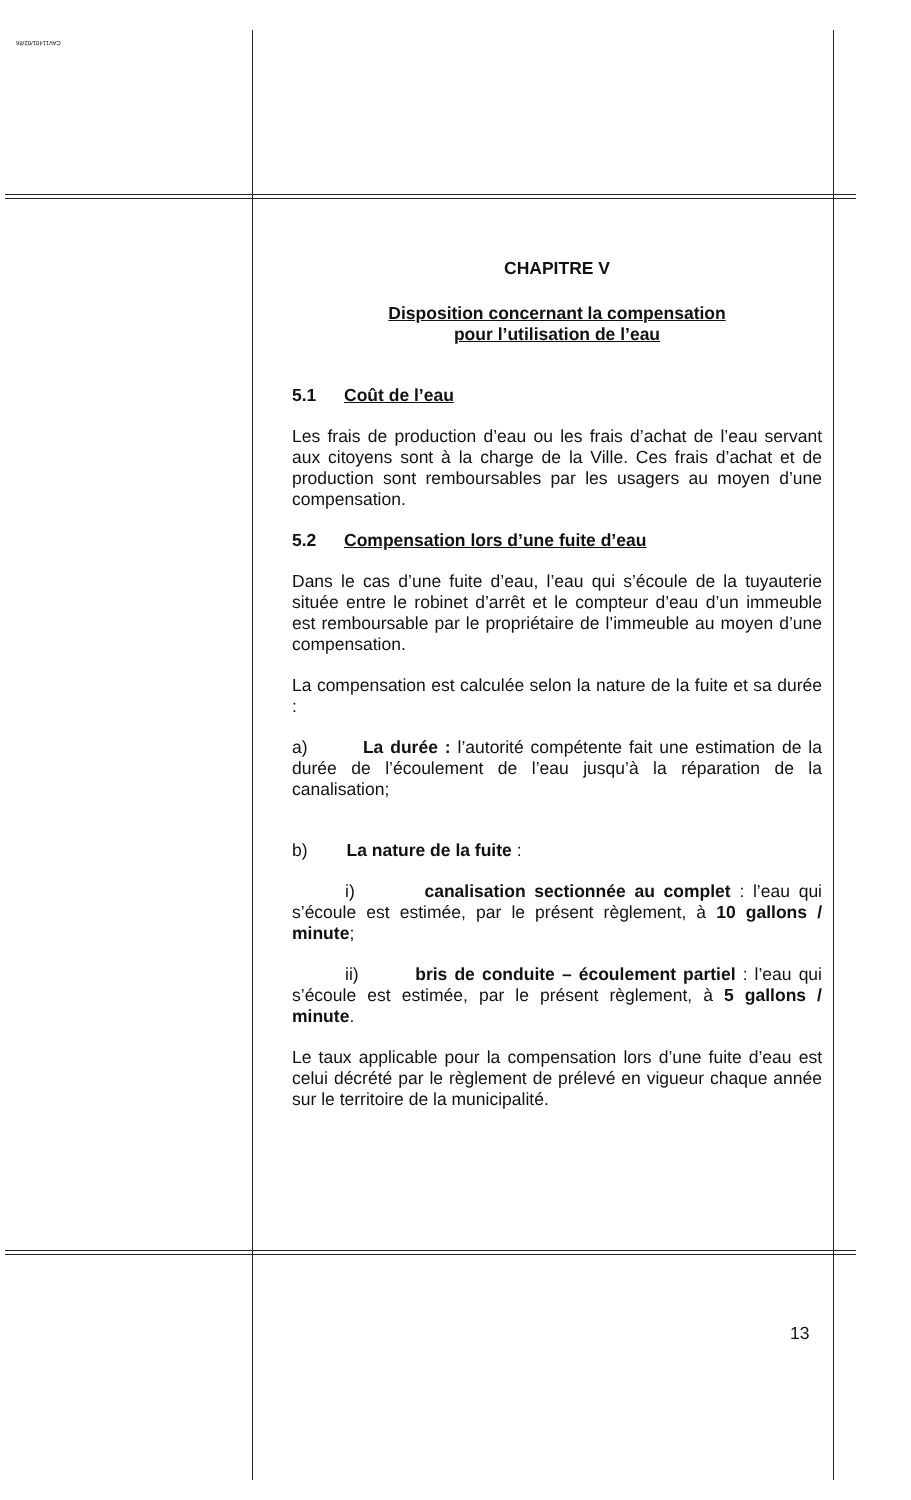CAV11401/02/86
CHAPITRE V
Disposition concernant la compensation
pour l’utilisation de l’eau
5.1 Coût de l’eau
Les frais de production d’eau ou les frais d’achat de l’eau servant aux citoyens sont à la charge de la Ville. Ces frais d’achat et de production sont remboursables par les usagers au moyen d’une compensation.
5.2 Compensation lors d’une fuite d’eau
Dans le cas d’une fuite d’eau, l’eau qui s’écoule de la tuyauterie située entre le robinet d’arrêt et le compteur d’eau d’un immeuble est remboursable par le propriétaire de l’immeuble au moyen d’une compensation.
La compensation est calculée selon la nature de la fuite et sa durée :
a) La durée : l’autorité compétente fait une estimation de la durée de l’écoulement de l’eau jusqu’à la réparation de la canalisation;
b) La nature de la fuite :
i) canalisation sectionnée au complet : l’eau qui s’écoule est estimée, par le présent règlement, à 10 gallons / minute;
ii) bris de conduite – écoulement partiel : l’eau qui s’écoule est estimée, par le présent règlement, à 5 gallons / minute.
Le taux applicable pour la compensation lors d’une fuite d’eau est celui décrété par le règlement de prélevé en vigueur chaque année sur le territoire de la municipalité.
13